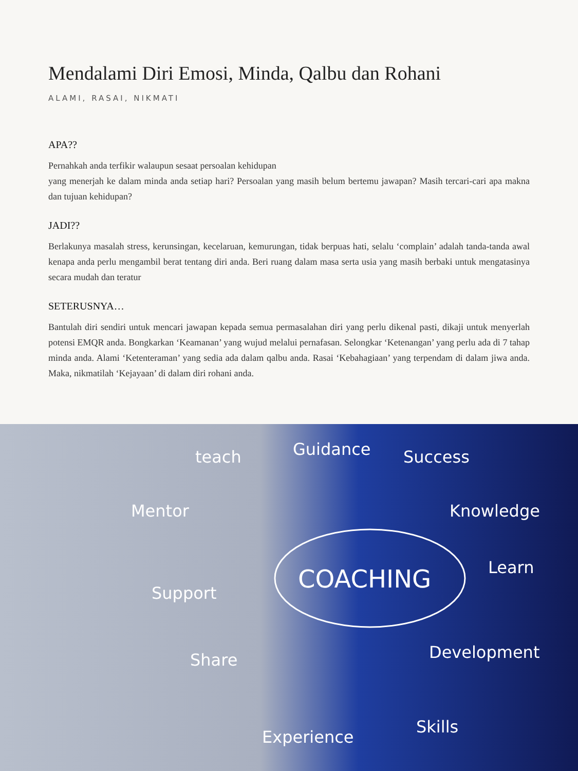Mendalami Diri Emosi, Minda, Qalbu dan Rohani
ALAMI, RASAI, NIKMATI
APA??
Pernahkah anda terfikir walaupun sesaat persoalan kehidupan
yang menerjah ke dalam minda anda setiap hari? Persoalan yang masih belum bertemu jawapan? Masih tercari-cari apa makna dan tujuan kehidupan?
JADI??
Berlakunya masalah stress, kerunsingan, kecelaruan, kemurungan, tidak berpuas hati, selalu ‘complain’ adalah tanda-tanda awal kenapa anda perlu mengambil berat tentang diri anda. Beri ruang dalam masa serta usia yang masih berbaki untuk mengatasinya secara mudah dan teratur
SETERUSNYA…
Bantulah diri sendiri untuk mencari jawapan kepada semua permasalahan diri yang perlu dikenal pasti, dikaji untuk menyerlah potensi EMQR anda. Bongkarkan ‘Keamanan’ yang wujud melalui pernafasan. Selongkar ‘Ketenangan’ yang perlu ada di 7 tahap minda anda. Alami ‘Ketenteraman’ yang sedia ada dalam qalbu anda. Rasai ‘Kebahagiaan’ yang terpendam di dalam jiwa anda. Maka, nikmatilah ‘Kejayaan’ di dalam diri rohani anda.
COACHING
teach
Guidance
Success
Mentor
Knowledge
Learn
Support
Development
Share
Skills
Experience